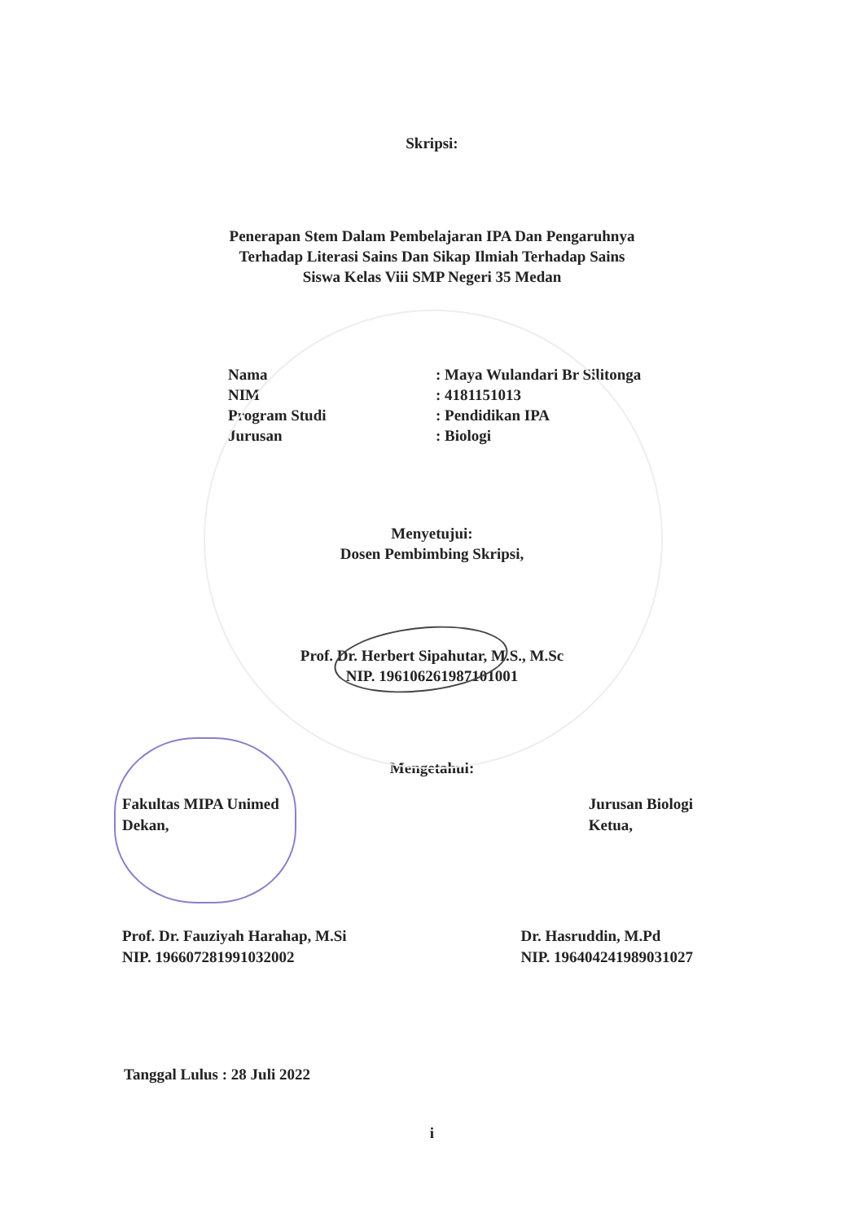Skripsi:
Penerapan Stem Dalam Pembelajaran IPA Dan Pengaruhnya
Terhadap Literasi Sains Dan Sikap Ilmiah Terhadap Sains
Siswa Kelas Viii SMP Negeri 35 Medan
Nama
: Maya Wulandari Br Silitonga
NIM
: 4181151013
Program Studi
: Pendidikan IPA
Jurusan
: Biologi
Menyetujui:
Dosen Pembimbing Skripsi,
Prof. Dr. Herbert Sipahutar, M.S., M.Sc
NIP. 196106261987101001
Mengetahui:
Fakultas MIPA Unimed
Dekan,
Jurusan Biologi
Ketua,
Prof. Dr. Fauziyah Harahap, M.Si
NIP. 196607281991032002
Dr. Hasruddin, M.Pd
NIP. 196404241989031027
Tanggal Lulus : 28 Juli 2022
i